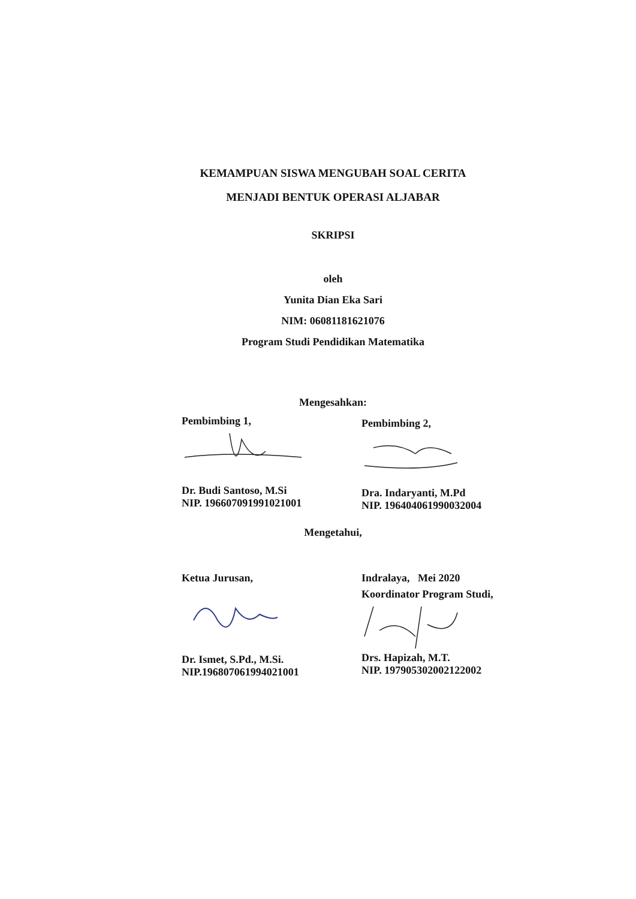KEMAMPUAN SISWA MENGUBAH SOAL CERITA
MENJADI BENTUK OPERASI ALJABAR
SKRIPSI
oleh
Yunita Dian Eka Sari
NIM: 06081181621076
Program Studi Pendidikan Matematika
Mengesahkan:
Pembimbing 1,
Dr. Budi Santoso, M.Si
NIP. 196607091991021001
Pembimbing 2,
Dra. Indaryanti, M.Pd
NIP. 196404061990032004
Mengetahui,
Ketua Jurusan,
Dr. Ismet, S.Pd., M.Si.
NIP.196807061994021001
Indralaya, Mei 2020
Koordinator Program Studi,
Drs. Hapizah, M.T.
NIP. 197905302002122002